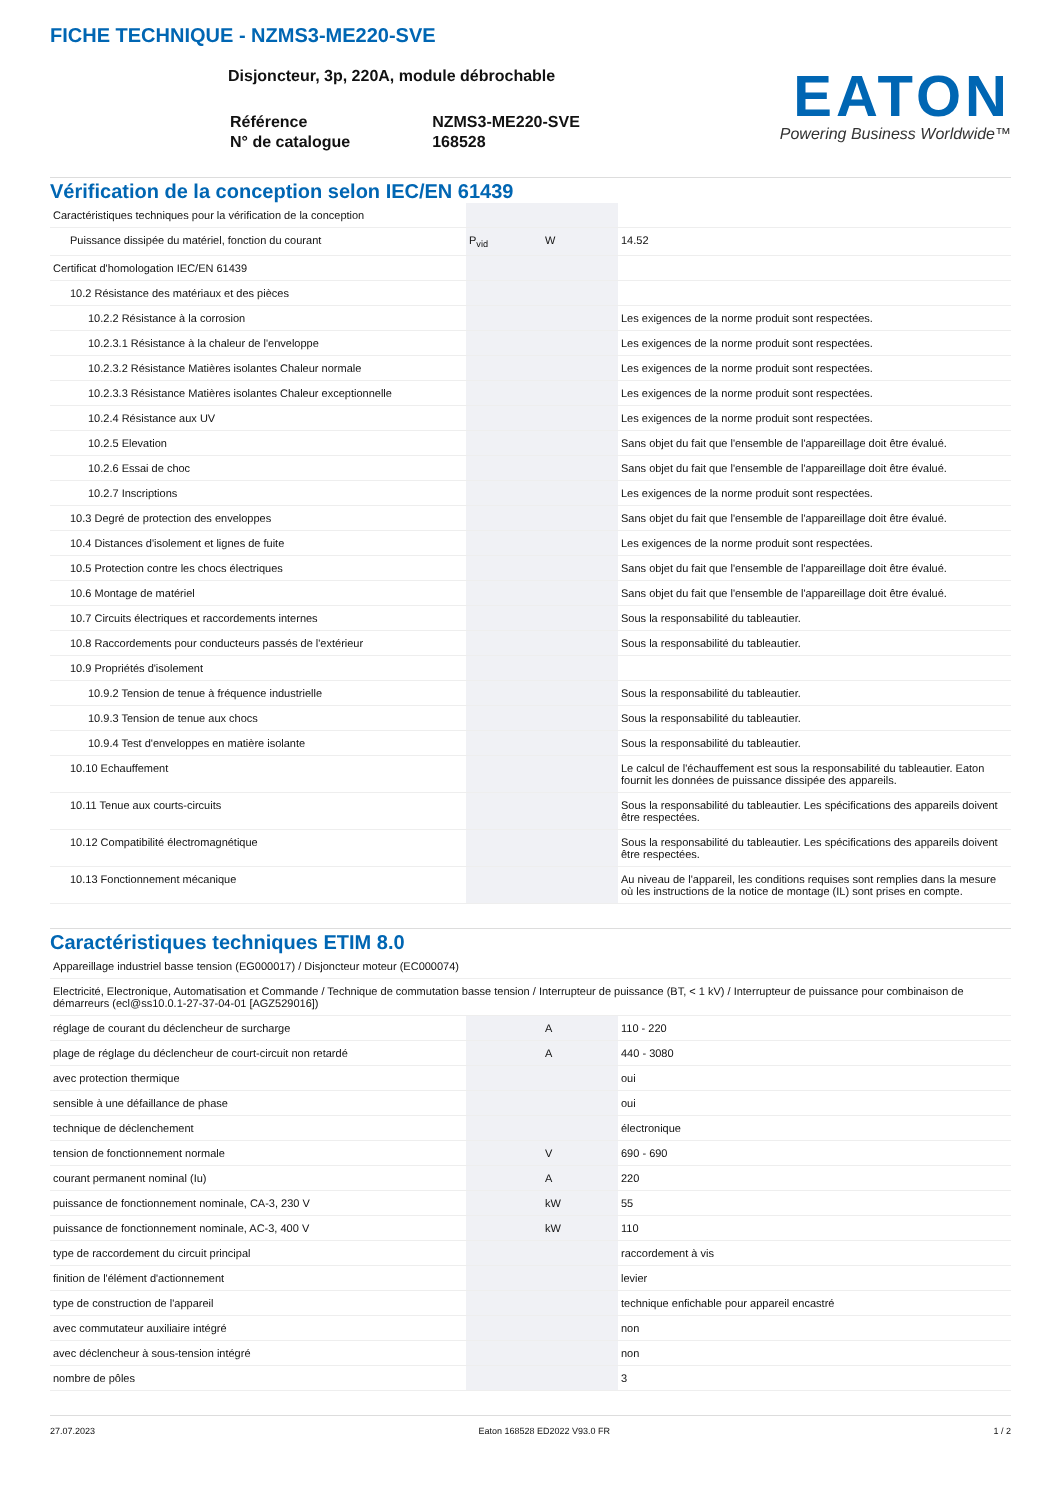FICHE TECHNIQUE - NZMS3-ME220-SVE
Disjoncteur, 3p, 220A, module débrochable
| Référence | NZMS3-ME220-SVE |
| N° de catalogue | 168528 |
EATON
Powering Business Worldwide™
Vérification de la conception selon IEC/EN 61439
| Caractéristiques techniques pour la vérification de la conception | | | |
| Puissance dissipée du matériel, fonction du courant | P<sub>vid</sub> | W | 14.52 |
| Certificat d'homologation IEC/EN 61439 | | | |
| 10.2 Résistance des matériaux et des pièces | | | |
| 10.2.2 Résistance à la corrosion | | | Les exigences de la norme produit sont respectées. |
| 10.2.3.1 Résistance à la chaleur de l'enveloppe | | | Les exigences de la norme produit sont respectées. |
| 10.2.3.2 Résistance Matières isolantes Chaleur normale | | | Les exigences de la norme produit sont respectées. |
| 10.2.3.3 Résistance Matières isolantes Chaleur exceptionnelle | | | Les exigences de la norme produit sont respectées. |
| 10.2.4 Résistance aux UV | | | Les exigences de la norme produit sont respectées. |
| 10.2.5 Elevation | | | Sans objet du fait que l'ensemble de l'appareillage doit être évalué. |
| 10.2.6 Essai de choc | | | Sans objet du fait que l'ensemble de l'appareillage doit être évalué. |
| 10.2.7 Inscriptions | | | Les exigences de la norme produit sont respectées. |
| 10.3 Degré de protection des enveloppes | | | Sans objet du fait que l'ensemble de l'appareillage doit être évalué. |
| 10.4 Distances d'isolement et lignes de fuite | | | Les exigences de la norme produit sont respectées. |
| 10.5 Protection contre les chocs électriques | | | Sans objet du fait que l'ensemble de l'appareillage doit être évalué. |
| 10.6 Montage de matériel | | | Sans objet du fait que l'ensemble de l'appareillage doit être évalué. |
| 10.7 Circuits électriques et raccordements internes | | | Sous la responsabilité du tableautier. |
| 10.8 Raccordements pour conducteurs passés de l'extérieur | | | Sous la responsabilité du tableautier. |
| 10.9 Propriétés d'isolement | | | |
| 10.9.2 Tension de tenue à fréquence industrielle | | | Sous la responsabilité du tableautier. |
| 10.9.3 Tension de tenue aux chocs | | | Sous la responsabilité du tableautier. |
| 10.9.4 Test d'enveloppes en matière isolante | | | Sous la responsabilité du tableautier. |
| 10.10 Echauffement | | | Le calcul de l'échauffement est sous la responsabilité du tableautier. Eaton fournit les données de puissance dissipée des appareils. |
| 10.11 Tenue aux courts-circuits | | | Sous la responsabilité du tableautier. Les spécifications des appareils doivent être respectées. |
| 10.12 Compatibilité électromagnétique | | | Sous la responsabilité du tableautier. Les spécifications des appareils doivent être respectées. |
| 10.13 Fonctionnement mécanique | | | Au niveau de l'appareil, les conditions requises sont remplies dans la mesure où les instructions de la notice de montage (IL) sont prises en compte. |
Caractéristiques techniques ETIM 8.0
| Appareillage industriel basse tension (EG000017) / Disjoncteur moteur (EC000074) | | | |
| Electricité, Electronique, Automatisation et Commande / Technique de commutation basse tension / Interrupteur de puissance (BT, < 1 kV) / Interrupteur de puissance pour combinaison de démarreurs (ecl@ss10.0.1-27-37-04-01 [AGZ529016]) | | | |
| réglage de courant du déclencheur de surcharge | | A | 110 - 220 |
| plage de réglage du déclencheur de court-circuit non retardé | | A | 440 - 3080 |
| avec protection thermique | | | oui |
| sensible à une défaillance de phase | | | oui |
| technique de déclenchement | | | électronique |
| tension de fonctionnement normale | | V | 690 - 690 |
| courant permanent nominal (Iu) | | A | 220 |
| puissance de fonctionnement nominale, CA-3, 230 V | | kW | 55 |
| puissance de fonctionnement nominale, AC-3, 400 V | | kW | 110 |
| type de raccordement du circuit principal | | | raccordement à vis |
| finition de l'élément d'actionnement | | | levier |
| type de construction de l'appareil | | | technique enfichable pour appareil encastré |
| avec commutateur auxiliaire intégré | | | non |
| avec déclencheur à sous-tension intégré | | | non |
| nombre de pôles | | | 3 |
27.07.2023 Eaton 168528 ED2022 V93.0 FR 1 / 2